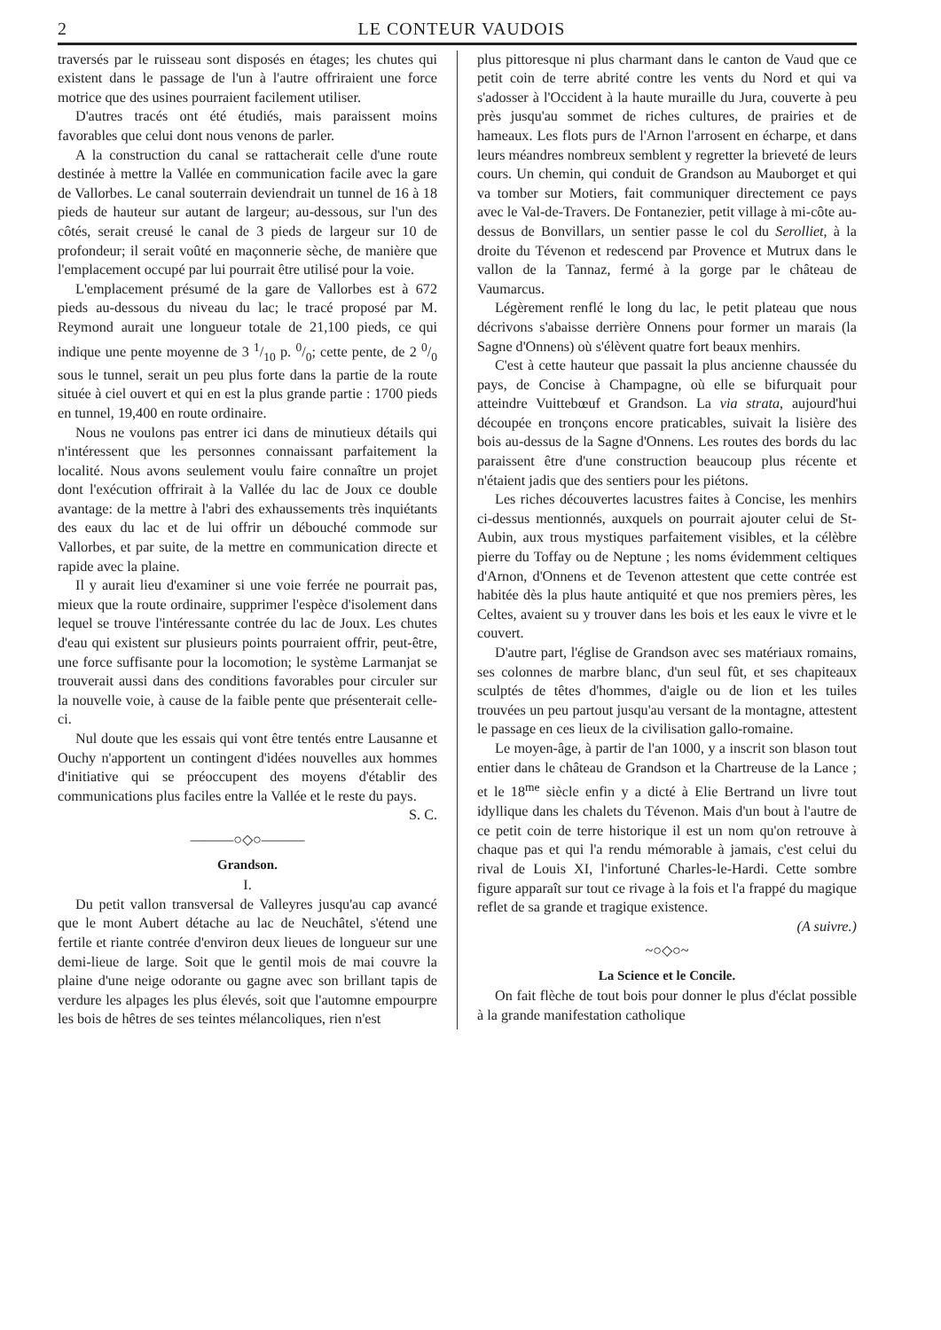2 LE CONTEUR VAUDOIS
traversés par le ruisseau sont disposés en étages; les chutes qui existent dans le passage de l'un à l'autre offriraient une force motrice que des usines pourraient facilement utiliser.
D'autres tracés ont été étudiés, mais paraissent moins favorables que celui dont nous venons de parler.
A la construction du canal se rattacherait celle d'une route destinée à mettre la Vallée en communication facile avec la gare de Vallorbes. Le canal souterrain deviendrait un tunnel de 16 à 18 pieds de hauteur sur autant de largeur; au-dessous, sur l'un des côtés, serait creusé le canal de 3 pieds de largeur sur 10 de profondeur; il serait voûté en maçonnerie sèche, de manière que l'emplacement occupé par lui pourrait être utilisé pour la voie.
L'emplacement présumé de la gare de Vallorbes est à 672 pieds au-dessous du niveau du lac; le tracé proposé par M. Reymond aurait une longueur totale de 21,100 pieds, ce qui indique une pente moyenne de 3 1/10 p. 0/0; cette pente, de 2 0/0 sous le tunnel, serait un peu plus forte dans la partie de la route située à ciel ouvert et qui en est la plus grande partie : 1700 pieds en tunnel, 19,400 en route ordinaire.
Nous ne voulons pas entrer ici dans de minutieux détails qui n'intéressent que les personnes connaissant parfaitement la localité. Nous avons seulement voulu faire connaître un projet dont l'exécution offrirait à la Vallée du lac de Joux ce double avantage: de la mettre à l'abri des exhaussements très inquiétants des eaux du lac et de lui offrir un débouché commode sur Vallorbes, et par suite, de la mettre en communication directe et rapide avec la plaine.
Il y aurait lieu d'examiner si une voie ferrée ne pourrait pas, mieux que la route ordinaire, supprimer l'espèce d'isolement dans lequel se trouve l'intéressante contrée du lac de Joux. Les chutes d'eau qui existent sur plusieurs points pourraient offrir, peut-être, une force suffisante pour la locomotion; le système Larmanjat se trouverait aussi dans des conditions favorables pour circuler sur la nouvelle voie, à cause de la faible pente que présenterait celle-ci.
Nul doute que les essais qui vont être tentés entre Lausanne et Ouchy n'apportent un contingent d'idées nouvelles aux hommes d'initiative qui se préoccupent des moyens d'établir des communications plus faciles entre la Vallée et le reste du pays.
S. C.
———○◇○———
Grandson.
I.
Du petit vallon transversal de Valleyres jusqu'au cap avancé que le mont Aubert détache au lac de Neuchâtel, s'étend une fertile et riante contrée d'environ deux lieues de longueur sur une demi-lieue de large. Soit que le gentil mois de mai couvre la plaine d'une neige odorante ou gagne avec son brillant tapis de verdure les alpages les plus élevés, soit que l'automne empourpre les bois de hêtres de ses teintes mélancoliques, rien n'est
plus pittoresque ni plus charmant dans le canton de Vaud que ce petit coin de terre abrité contre les vents du Nord et qui va s'adosser à l'Occident à la haute muraille du Jura, couverte à peu près jusqu'au sommet de riches cultures, de prairies et de hameaux. Les flots purs de l'Arnon l'arrosent en écharpe, et dans leurs méandres nombreux semblent y regretter la brieveté de leurs cours. Un chemin, qui conduit de Grandson au Mauborget et qui va tomber sur Motiers, fait communiquer directement ce pays avec le Val-de-Travers. De Fontanezier, petit village à mi-côte au-dessus de Bonvillars, un sentier passe le col du Serolliet, à la droite du Tévenon et redescend par Provence et Mutrux dans le vallon de la Tannaz, fermé à la gorge par le château de Vaumarcus.
Légèrement renflé le long du lac, le petit plateau que nous décrivons s'abaisse derrière Onnens pour former un marais (la Sagne d'Onnens) où s'élèvent quatre fort beaux menhirs.
C'est à cette hauteur que passait la plus ancienne chaussée du pays, de Concise à Champagne, où elle se bifurquait pour atteindre Vuittebœuf et Grandson. La via strata, aujourd'hui découpée en tronçons encore praticables, suivait la lisière des bois au-dessus de la Sagne d'Onnens. Les routes des bords du lac paraissent être d'une construction beaucoup plus récente et n'étaient jadis que des sentiers pour les piétons.
Les riches découvertes lacustres faites à Concise, les menhirs ci-dessus mentionnés, auxquels on pourrait ajouter celui de St-Aubin, aux trous mystiques parfaitement visibles, et la célèbre pierre du Toffay ou de Neptune ; les noms évidemment celtiques d'Arnon, d'Onnens et de Tevenon attestent que cette contrée est habitée dès la plus haute antiquité et que nos premiers pères, les Celtes, avaient su y trouver dans les bois et les eaux le vivre et le couvert.
D'autre part, l'église de Grandson avec ses matériaux romains, ses colonnes de marbre blanc, d'un seul fût, et ses chapiteaux sculptés de têtes d'hommes, d'aigle ou de lion et les tuiles trouvées un peu partout jusqu'au versant de la montagne, attestent le passage en ces lieux de la civilisation gallo-romaine.
Le moyen-âge, à partir de l'an 1000, y a inscrit son blason tout entier dans le château de Grandson et la Chartreuse de la Lance ; et le 18<sup>me</sup> siècle enfin y a dicté à Elie Bertrand un livre tout idyllique dans les chalets du Tévenon. Mais d'un bout à l'autre de ce petit coin de terre historique il est un nom qu'on retrouve à chaque pas et qui l'a rendu mémorable à jamais, c'est celui du rival de Louis XI, l'infortuné Charles-le-Hardi. Cette sombre figure apparaît sur tout ce rivage à la fois et l'a frappé du magique reflet de sa grande et tragique existence.
(A suivre.)
~○◇○~
La Science et le Concile.
On fait flèche de tout bois pour donner le plus d'éclat possible à la grande manifestation catholique